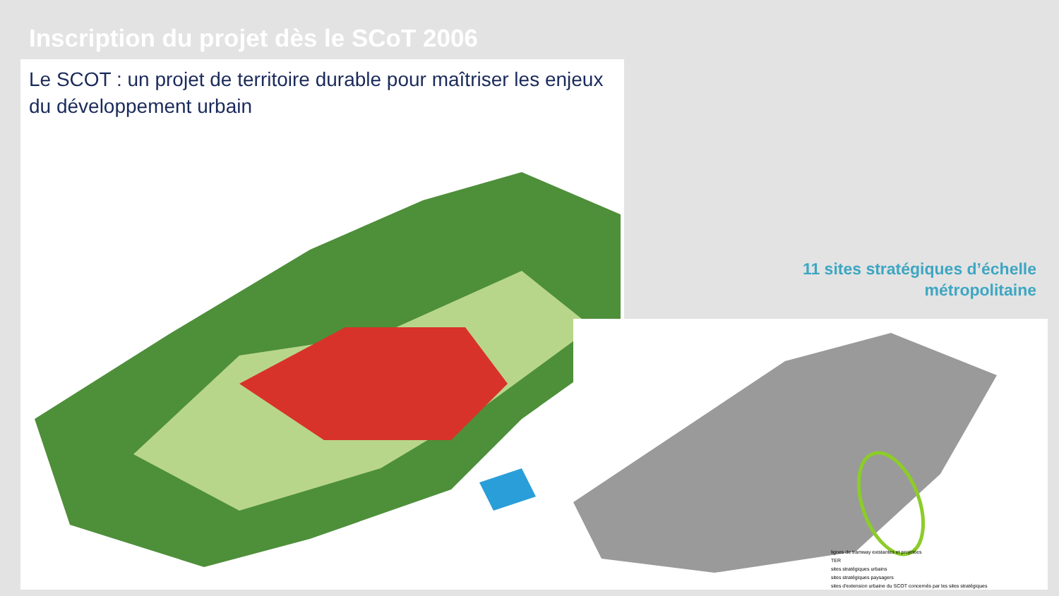Inscription du projet dès le SCoT 2006
Le SCOT : un projet de territoire durable pour maîtriser les enjeux du développement urbain
lignes de tramway existantes et projetées
TER
sites stratégiques urbains
sites stratégiques paysagers
sites d'extension urbaine du SCOT concernés par les sites stratégiques
11 sites stratégiques d’échelle
métropolitaine